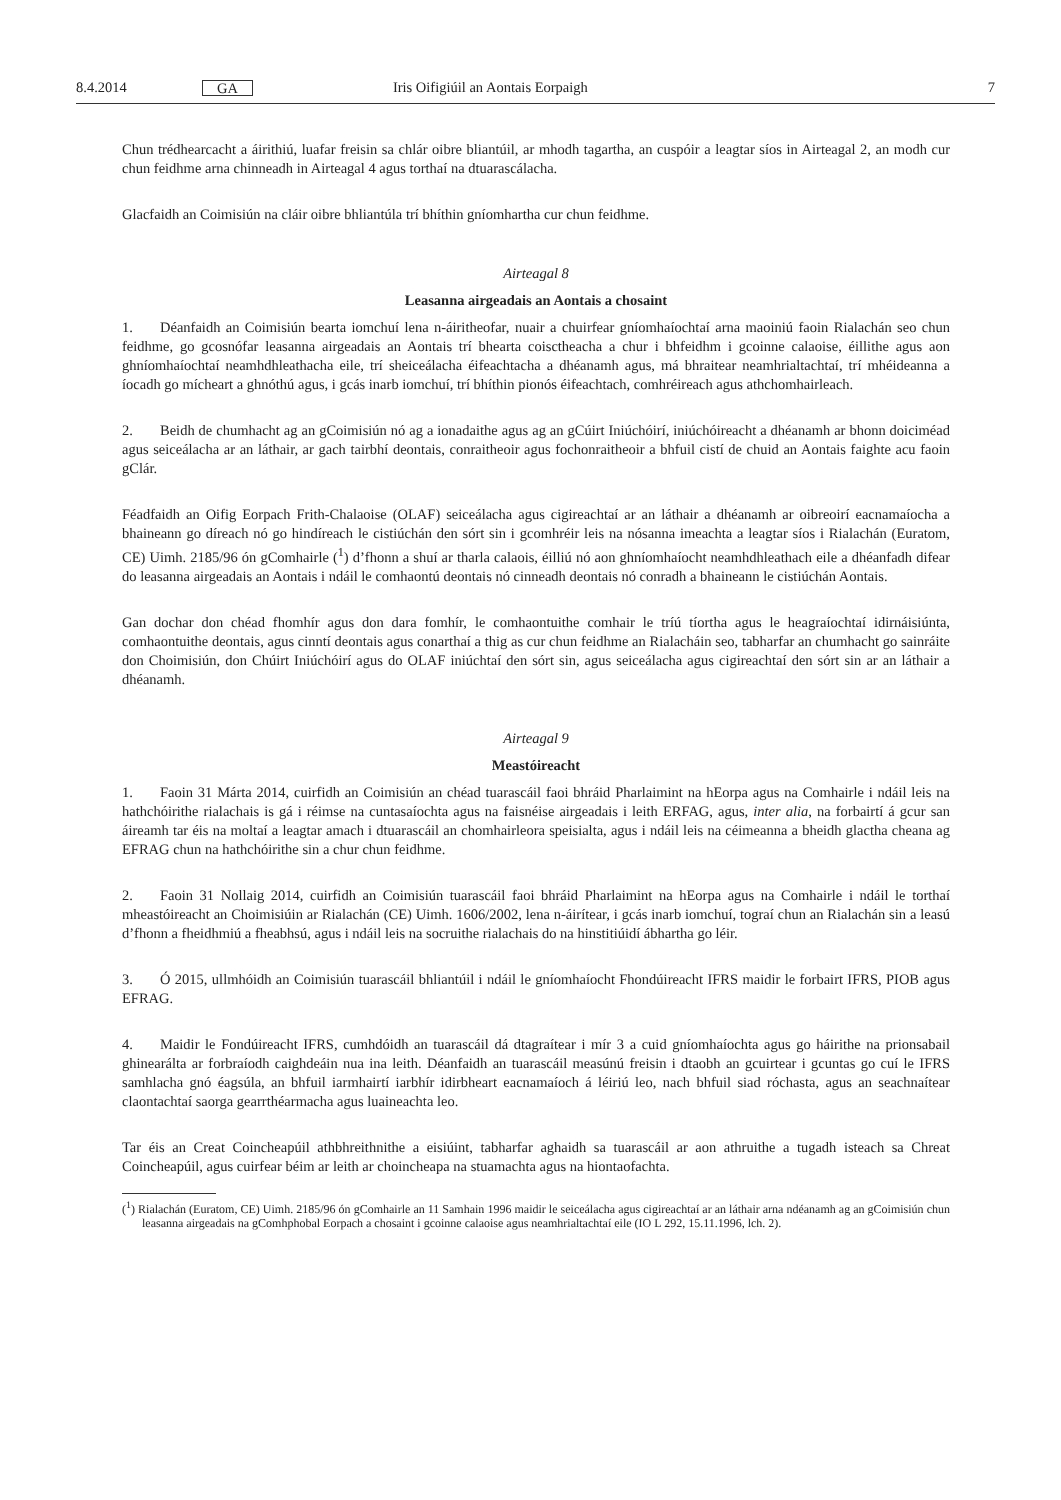8.4.2014 GA Iris Oifigiúil an Aontais Eorpaigh 7
Chun trédhearcacht a áirithiú, luafar freisin sa chlár oibre bliantúil, ar mhodh tagartha, an cuspóir a leagtar síos in Airteagal 2, an modh cur chun feidhme arna chinneadh in Airteagal 4 agus torthaí na dtuarascálacha.
Glacfaidh an Coimisiún na cláir oibre bhliantúla trí bhíthin gníomhartha cur chun feidhme.
Airteagal 8
Leasanna airgeadais an Aontais a chosaint
1. Déanfaidh an Coimisiún bearta iomchuí lena n-áiritheofar, nuair a chuirfear gníomhaíochtaí arna maoiniú faoin Rialachán seo chun feidhme, go gcosnófar leasanna airgeadais an Aontais trí bhearta coisctheacha a chur i bhfeidhm i gcoinne calaoise, éillithe agus aon ghníomhaíochtaí neamhdhleathacha eile, trí sheiceálacha éifeachtacha a dhéanamh agus, má bhraitear neamhrialtachtaí, trí mhéideanna a íocadh go mícheart a ghnóthú agus, i gcás inarb iomchuí, trí bhíthin pionós éifeachtach, comhréireach agus athchomhairleach.
2. Beidh de chumhacht ag an gCoimisiún nó ag a ionadaithe agus ag an gCúirt Iniúchóirí, iniúchóireacht a dhéanamh ar bhonn doiciméad agus seiceálacha ar an láthair, ar gach tairbhí deontais, conraitheoir agus fochonraitheoir a bhfuil cistí de chuid an Aontais faighte acu faoin gClár.
Féadfaidh an Oifig Eorpach Frith-Chalaoise (OLAF) seiceálacha agus cigireachtaí ar an láthair a dhéanamh ar oibreoirí eacnamaíocha a bhaineann go díreach nó go hindíreach le cistiúchán den sórt sin i gcomhréir leis na nósanna imeachta a leagtar síos i Rialachán (Euratom, CE) Uimh. 2185/96 ón gComhairle (<sup>1</sup>) d’fhonn a shuí ar tharla calaois, éilliú nó aon ghníomhaíocht neamhdhleathach eile a dhéanfadh difear do leasanna airgeadais an Aontais i ndáil le comhaontú deontais nó cinneadh deontais nó conradh a bhaineann le cistiúchán Aontais.
Gan dochar don chéad fhomhír agus don dara fomhír, le comhaontuithe comhair le tríú tíortha agus le heagraíochtaí idirnáisiúnta, comhaontuithe deontais, agus cinntí deontais agus conarthaí a thig as cur chun feidhme an Rialacháin seo, tabharfar an chumhacht go sainráite don Choimisiún, don Chúirt Iniúchóirí agus do OLAF iniúchtaí den sórt sin, agus seiceálacha agus cigireachtaí den sórt sin ar an láthair a dhéanamh.
Airteagal 9
Meastóireacht
1. Faoin 31 Márta 2014, cuirfidh an Coimisiún an chéad tuarascáil faoi bhráid Pharlaimint na hEorpa agus na Comhairle i ndáil leis na hathchóirithe rialachais is gá i réimse na cuntasaíochta agus na faisnéise airgeadais i leith ERFAG, agus, inter alia, na forbairtí á gcur san áireamh tar éis na moltaí a leagtar amach i dtuarascáil an chomhairleora speisialta, agus i ndáil leis na céimeanna a bheidh glactha cheana ag EFRAG chun na hathchóirithe sin a chur chun feidhme.
2. Faoin 31 Nollaig 2014, cuirfidh an Coimisiún tuarascáil faoi bhráid Pharlaimint na hEorpa agus na Comhairle i ndáil le torthaí mheastóireacht an Choimisiúin ar Rialachán (CE) Uimh. 1606/2002, lena n-áirítear, i gcás inarb iomchuí, tograí chun an Rialachán sin a leasú d’fhonn a fheidhmiú a fheabhsú, agus i ndáil leis na socruithe rialachais do na hinstitiúidí ábhartha go léir.
3. Ó 2015, ullmhóidh an Coimisiún tuarascáil bhliantúil i ndáil le gníomhaíocht Fhondúireacht IFRS maidir le forbairt IFRS, PIOB agus EFRAG.
4. Maidir le Fondúireacht IFRS, cumhdóidh an tuarascáil dá dtagraítear i mír 3 a cuid gníomhaíochta agus go háirithe na prionsabail ghinearálta ar forbraíodh caighdeáin nua ina leith. Déanfaidh an tuarascáil measúnú freisin i dtaobh an gcuirtear i gcuntas go cuí le IFRS samhlacha gnó éagsúla, an bhfuil iarmhairtí iarbhír idirbheart eacnamaíoch á léiriú leo, nach bhfuil siad róchasta, agus an seachnaítear claontachtaí saorga gearrthéarmacha agus luaineachta leo.
Tar éis an Creat Coincheapúil athbhreithnithe a eisiúint, tabharfar aghaidh sa tuarascáil ar aon athruithe a tugadh isteach sa Chreat Coincheapúil, agus cuirfear béim ar leith ar choincheapa na stuamachta agus na hiontaofachta.
(<sup>1</sup>) Rialachán (Euratom, CE) Uimh. 2185/96 ón gComhairle an 11 Samhain 1996 maidir le seiceálacha agus cigireachtaí ar an láthair arna ndéanamh ag an gCoimisiún chun leasanna airgeadais na gComhphobal Eorpach a chosaint i gcoinne calaoise agus neamhrialtachtaí eile (IO L 292, 15.11.1996, lch. 2).